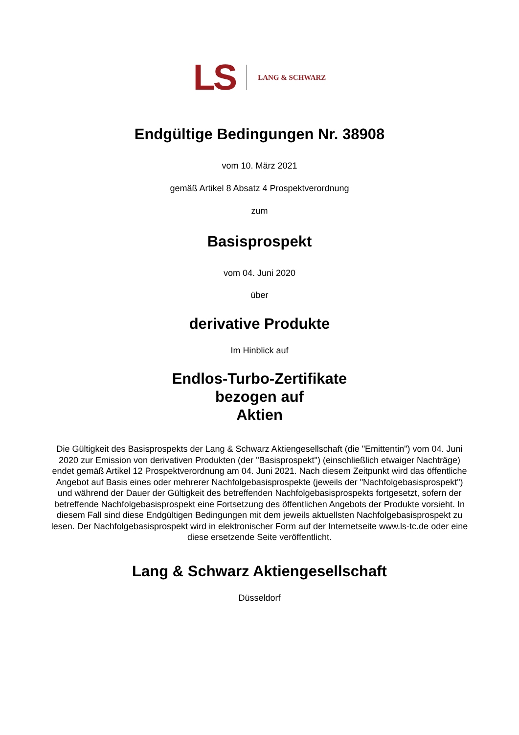LS LANG & SCHWARZ
Endgültige Bedingungen Nr. 38908
vom 10. März 2021
gemäß Artikel 8 Absatz 4 Prospektverordnung
zum
Basisprospekt
vom 04. Juni 2020
über
derivative Produkte
Im Hinblick auf
Endlos-Turbo-Zertifikate
bezogen auf
Aktien
Die Gültigkeit des Basisprospekts der Lang & Schwarz Aktiengesellschaft (die "Emittentin") vom 04. Juni 2020 zur Emission von derivativen Produkten (der "Basisprospekt") (einschließlich etwaiger Nachträge) endet gemäß Artikel 12 Prospektverordnung am 04. Juni 2021. Nach diesem Zeitpunkt wird das öffentliche Angebot auf Basis eines oder mehrerer Nachfolgebasisprospekte (jeweils der "Nachfolgebasisprospekt") und während der Dauer der Gültigkeit des betreffenden Nachfolgebasisprospekts fortgesetzt, sofern der betreffende Nachfolgebasisprospekt eine Fortsetzung des öffentlichen Angebots der Produkte vorsieht. In diesem Fall sind diese Endgültigen Bedingungen mit dem jeweils aktuellsten Nachfolgebasisprospekt zu lesen. Der Nachfolgebasisprospekt wird in elektronischer Form auf der Internetseite www.ls-tc.de oder eine diese ersetzende Seite veröffentlicht.
Lang & Schwarz Aktiengesellschaft
Düsseldorf